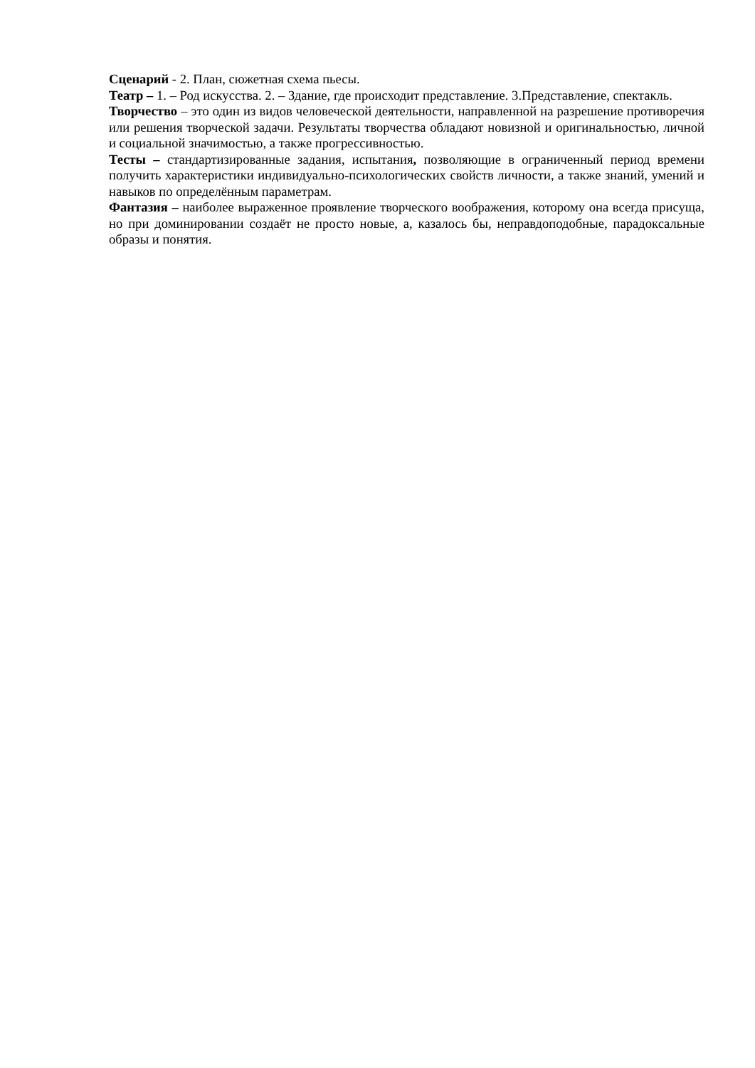Сценарий - 2. План, сюжетная схема пьесы.
Театр – 1. – Род искусства. 2. – Здание, где происходит представление. 3.Представление, спектакль.
Творчество – это один из видов человеческой деятельности, направленной на разрешение противоречия или решения творческой задачи. Результаты творчества обладают новизной и оригинальностью, личной и социальной значимостью, а также прогрессивностью.
Тесты – стандартизированные задания, испытания, позволяющие в ограниченный период времени получить характеристики индивидуально-психологических свойств личности, а также знаний, умений и навыков по определённым параметрам.
Фантазия – наиболее выраженное проявление творческого воображения, которому она всегда присуща, но при доминировании создаёт не просто новые, а, казалось бы, неправ­доподобные, парадоксальные образы и понятия.